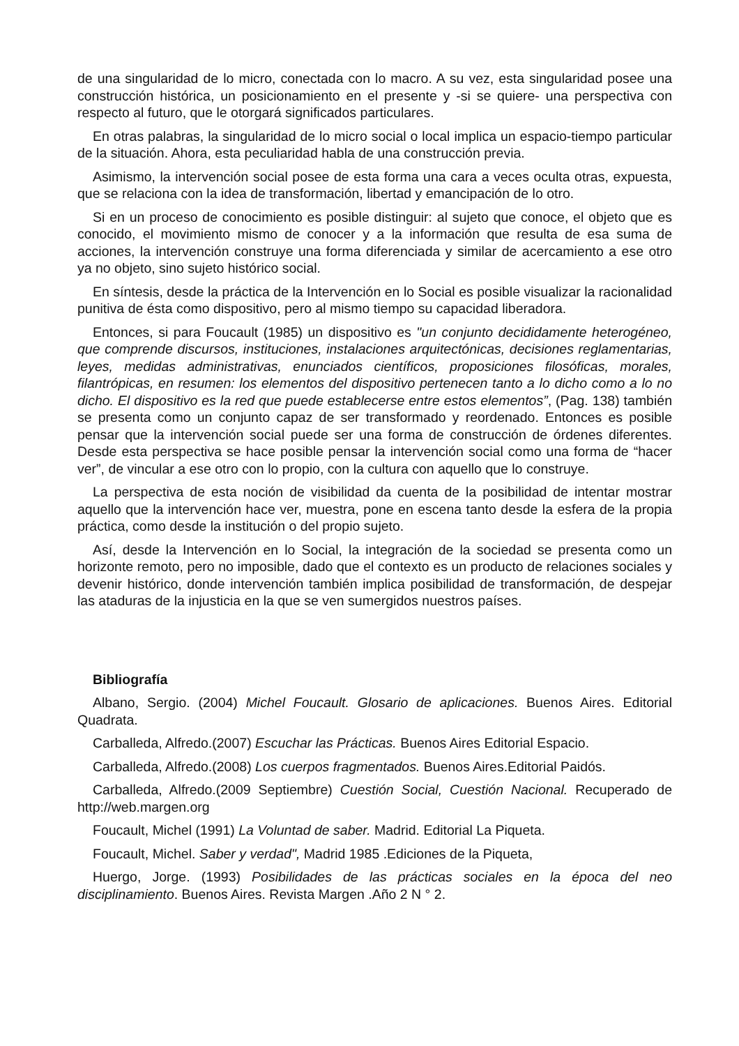de una singularidad de lo micro, conectada con lo macro. A su vez, esta singularidad posee una construcción histórica, un posicionamiento en el presente y -si se quiere- una perspectiva con respecto al futuro, que le otorgará significados particulares.
En otras palabras, la singularidad de lo micro social o local implica un espacio-tiempo particular de la situación. Ahora, esta peculiaridad habla de una construcción previa.
Asimismo, la intervención social posee de esta forma una cara a veces oculta otras, expuesta, que se relaciona con la idea de transformación, libertad y emancipación de lo otro.
Si en un proceso de conocimiento es posible distinguir: al sujeto que conoce, el objeto que es conocido, el movimiento mismo de conocer y a la información que resulta de esa suma de acciones, la intervención construye una forma diferenciada y similar de acercamiento a ese otro ya no objeto, sino sujeto histórico social.
En síntesis, desde la práctica de la Intervención en lo Social es posible visualizar la racionalidad punitiva de ésta como dispositivo, pero al mismo tiempo su capacidad liberadora.
Entonces, si para Foucault (1985) un dispositivo es "un conjunto decididamente heterogéneo, que comprende discursos, instituciones, instalaciones arquitectónicas, decisiones reglamentarias, leyes, medidas administrativas, enunciados científicos, proposiciones filosóficas, morales, filantrópicas, en resumen: los elementos del dispositivo pertenecen tanto a lo dicho como a lo no dicho. El dispositivo es la red que puede establecerse entre estos elementos”, (Pag. 138) también se presenta como un conjunto capaz de ser transformado y reordenado. Entonces es posible pensar que la intervención social puede ser una forma de construcción de órdenes diferentes. Desde esta perspectiva se hace posible pensar la intervención social como una forma de “hacer ver”, de vincular a ese otro con lo propio, con la cultura con aquello que lo construye.
La perspectiva de esta noción de visibilidad da cuenta de la posibilidad de intentar mostrar aquello que la intervención hace ver, muestra, pone en escena tanto desde la esfera de la propia práctica, como desde la institución o del propio sujeto.
Así, desde la Intervención en lo Social, la integración de la sociedad se presenta como un horizonte remoto, pero no imposible, dado que el contexto es un producto de relaciones sociales y devenir histórico, donde intervención también implica posibilidad de transformación, de despejar las ataduras de la injusticia en la que se ven sumergidos nuestros países.
Bibliografía
Albano, Sergio. (2004) Michel Foucault. Glosario de aplicaciones. Buenos Aires. Editorial Quadrata.
Carballeda, Alfredo.(2007) Escuchar las Prácticas. Buenos Aires Editorial Espacio.
Carballeda, Alfredo.(2008) Los cuerpos fragmentados. Buenos Aires.Editorial Paidós.
Carballeda, Alfredo.(2009 Septiembre) Cuestión Social, Cuestión Nacional. Recuperado de http://web.margen.org
Foucault, Michel (1991) La Voluntad de saber. Madrid. Editorial La Piqueta.
Foucault, Michel. Saber y verdad", Madrid 1985 .Ediciones de la Piqueta,
Huergo, Jorge. (1993) Posibilidades de las prácticas sociales en la época del neo disciplinamiento. Buenos Aires. Revista Margen .Año 2 N ° 2.